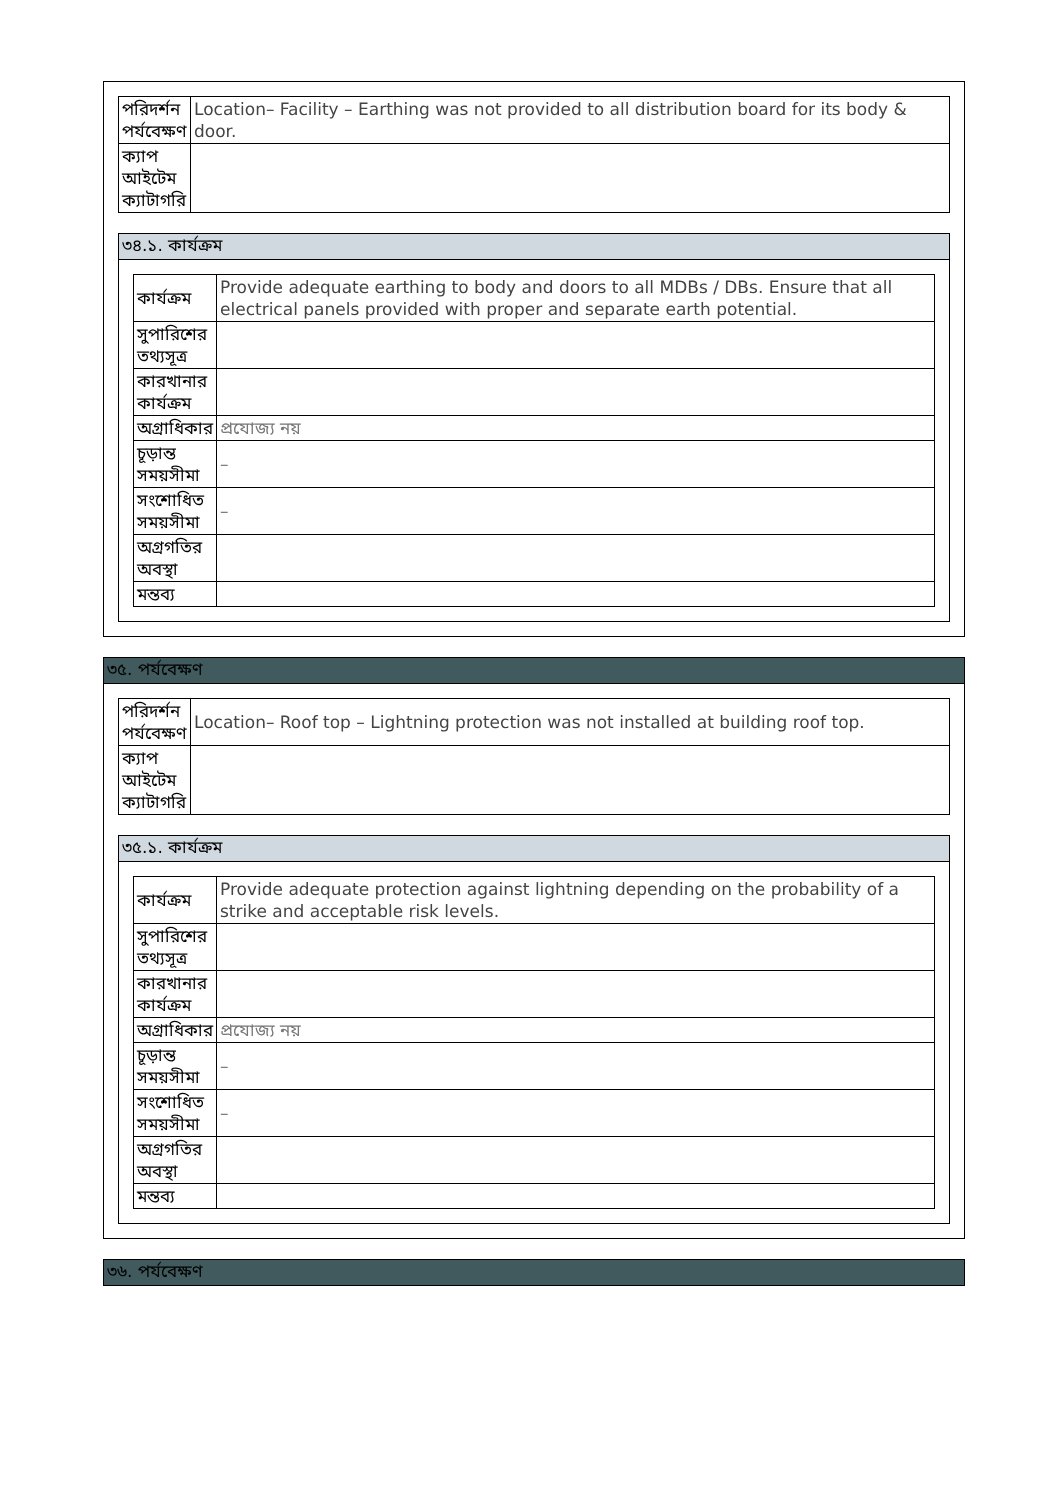| পরিদর্শন পর্যবেক্ষণ | Location– Facility – Earthing was not provided to all distribution board for its body & door. |
| ক্যাপ আইটেম ক্যাটাগরি | |
৩৪.১. কার্যক্রম
| কার্যক্রম | Provide adequate earthing to body and doors to all MDBs / DBs. Ensure that all electrical panels provided with proper and separate earth potential. |
| সুপারিশের তথ্যসূত্র | |
| কারখানার কার্যক্রম | |
| অগ্রাধিকার | প্রযোজ্য নয় |
| চূড়ান্ত সময়সীমা | – |
| সংশোধিত সময়সীমা | – |
| অগ্রগতির অবস্থা | |
| মন্তব্য | |
৩৫. পর্যবেক্ষণ
| পরিদর্শন পর্যবেক্ষণ | Location– Roof top – Lightning protection was not installed at building roof top. |
| ক্যাপ আইটেম ক্যাটাগরি | |
৩৫.১. কার্যক্রম
| কার্যক্রম | Provide adequate protection against lightning depending on the probability of a strike and acceptable risk levels. |
| সুপারিশের তথ্যসূত্র | |
| কারখানার কার্যক্রম | |
| অগ্রাধিকার | প্রযোজ্য নয় |
| চূড়ান্ত সময়সীমা | – |
| সংশোধিত সময়সীমা | – |
| অগ্রগতির অবস্থা | |
| মন্তব্য | |
৩৬. পর্যবেক্ষণ